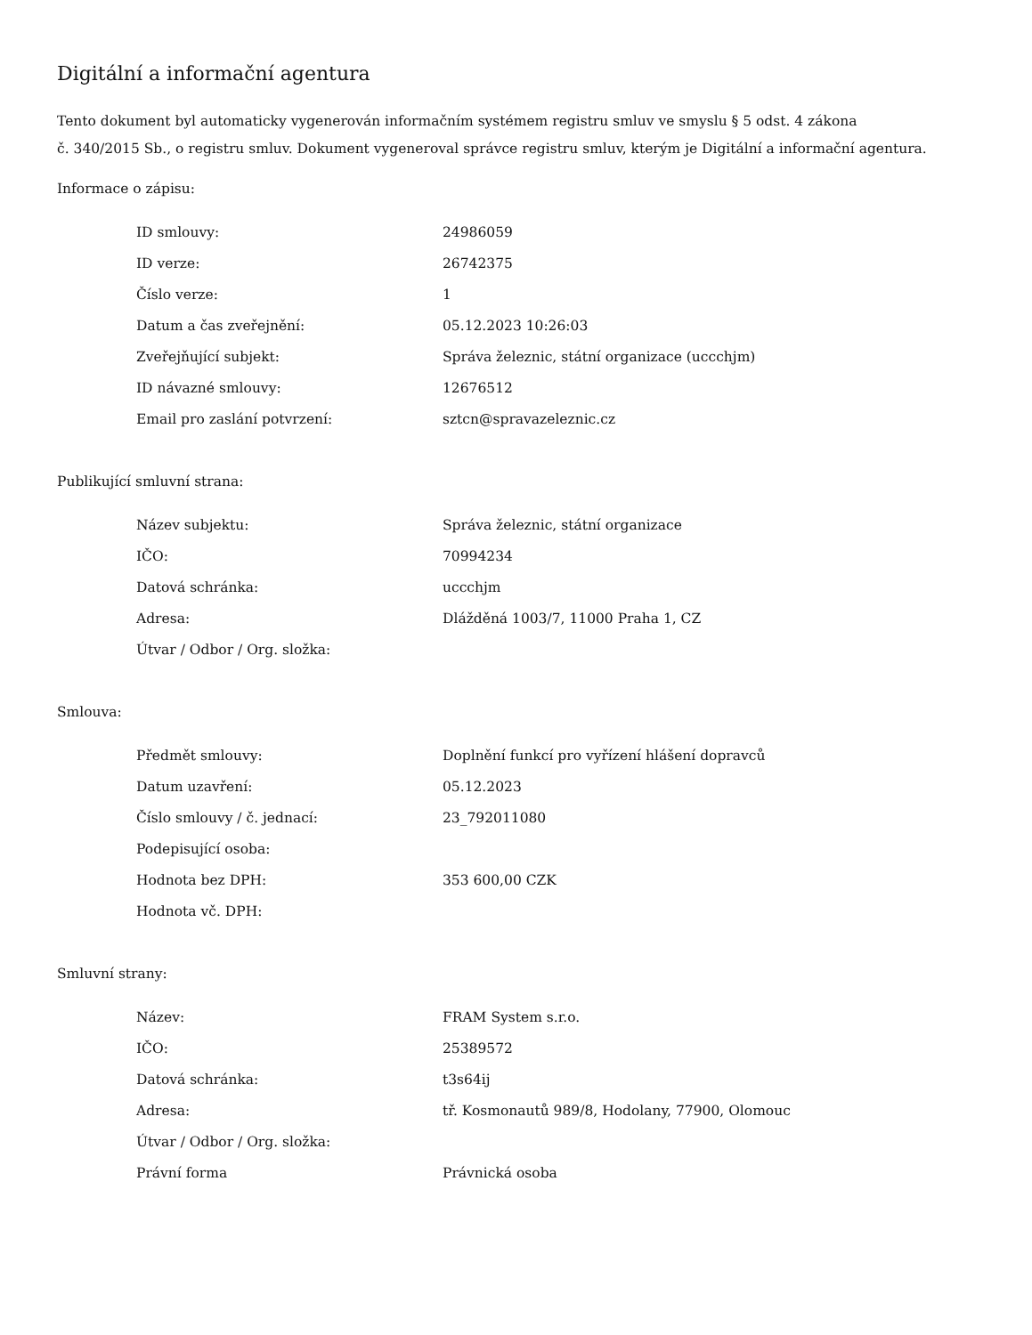Digitální a informační agentura
Tento dokument byl automaticky vygenerován informačním systémem registru smluv ve smyslu § 5 odst. 4 zákona
č. 340/2015 Sb., o registru smluv. Dokument vygeneroval správce registru smluv, kterým je Digitální a informační agentura.
Informace o zápisu:
| ID smlouvy: | 24986059 |
| ID verze: | 26742375 |
| Číslo verze: | 1 |
| Datum a čas zveřejnění: | 05.12.2023 10:26:03 |
| Zveřejňující subjekt: | Správa železnic, státní organizace (uccchjm) |
| ID návazné smlouvy: | 12676512 |
| Email pro zaslání potvrzení: | sztcn@spravazeleznic.cz |
Publikující smluvní strana:
| Název subjektu: | Správa železnic, státní organizace |
| IČO: | 70994234 |
| Datová schránka: | uccchjm |
| Adresa: | Dlážděná 1003/7, 11000 Praha 1, CZ |
| Útvar / Odbor / Org. složka: | |
Smlouva:
| Předmět smlouvy: | Doplnění funkcí pro vyřízení hlášení dopravců |
| Datum uzavření: | 05.12.2023 |
| Číslo smlouvy / č. jednací: | 23_792011080 |
| Podepisující osoba: | |
| Hodnota bez DPH: | 353 600,00 CZK |
| Hodnota vč. DPH: | |
Smluvní strany:
| Název: | FRAM System s.r.o. |
| IČO: | 25389572 |
| Datová schránka: | t3s64ij |
| Adresa: | tř. Kosmonautů 989/8, Hodolany, 77900, Olomouc |
| Útvar / Odbor / Org. složka: | |
| Právní forma | Právnická osoba |